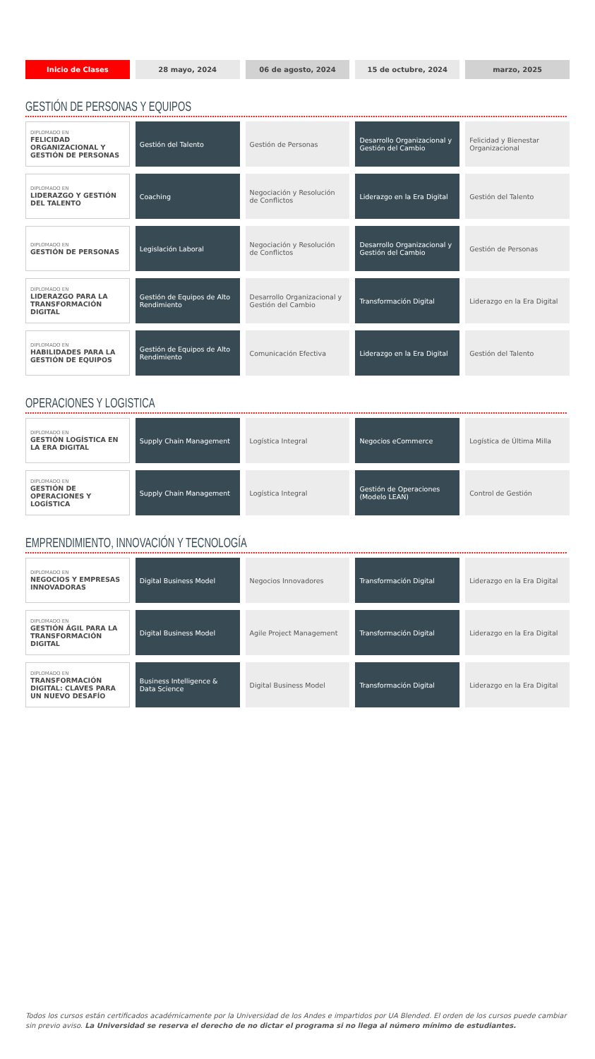| Inicio de Clases | 28 mayo, 2024 | 06 de agosto, 2024 | 15 de octubre, 2024 | marzo, 2025 |
| --- | --- | --- | --- | --- |
GESTIÓN DE PERSONAS Y EQUIPOS
| DIPLOMADO EN FELICIDAD ORGANIZACIONAL Y GESTIÓN DE PERSONAS | Gestión del Talento | Gestión de Personas | Desarrollo Organizacional y Gestión del Cambio | Felicidad y Bienestar Organizacional |
| DIPLOMADO EN LIDERAZGO Y GESTIÓN DEL TALENTO | Coaching | Negociación y Resolución de Conflictos | Liderazgo en la Era Digital | Gestión del Talento |
| DIPLOMADO EN GESTIÓN DE PERSONAS | Legislación Laboral | Negociación y Resolución de Conflictos | Desarrollo Organizacional y Gestión del Cambio | Gestión de Personas |
| DIPLOMADO EN LIDERAZGO PARA LA TRANSFORMACIÓN DIGITAL | Gestión de Equipos de Alto Rendimiento | Desarrollo Organizacional y Gestión del Cambio | Transformación Digital | Liderazgo en la Era Digital |
| DIPLOMADO EN HABILIDADES PARA LA GESTIÓN DE EQUIPOS | Gestión de Equipos de Alto Rendimiento | Comunicación Efectiva | Liderazgo en la Era Digital | Gestión del Talento |
OPERACIONES Y LOGISTICA
| DIPLOMADO EN GESTIÓN LOGÍSTICA EN LA ERA DIGITAL | Supply Chain Management | Logística Integral | Negocios eCommerce | Logística de Última Milla |
| DIPLOMADO EN GESTIÓN DE OPERACIONES Y LOGÍSTICA | Supply Chain Management | Logística Integral | Gestión de Operaciones (Modelo LEAN) | Control de Gestión |
EMPRENDIMIENTO, INNOVACIÓN Y TECNOLOGÍA
| DIPLOMADO EN NEGOCIOS Y EMPRESAS INNOVADORAS | Digital Business Model | Negocios Innovadores | Transformación Digital | Liderazgo en la Era Digital |
| DIPLOMADO EN GESTIÓN ÁGIL PARA LA TRANSFORMACIÓN DIGITAL | Digital Business Model | Agile Project Management | Transformación Digital | Liderazgo en la Era Digital |
| DIPLOMADO EN TRANSFORMACIÓN DIGITAL: CLAVES PARA UN NUEVO DESAFÍO | Business Intelligence & Data Science | Digital Business Model | Transformación Digital | Liderazgo en la Era Digital |
Todos los cursos están certificados académicamente por la Universidad de los Andes e impartidos por UA Blended. El orden de los cursos puede cambiar sin previo aviso. La Universidad se reserva el derecho de no dictar el programa si no llega al número mínimo de estudiantes.